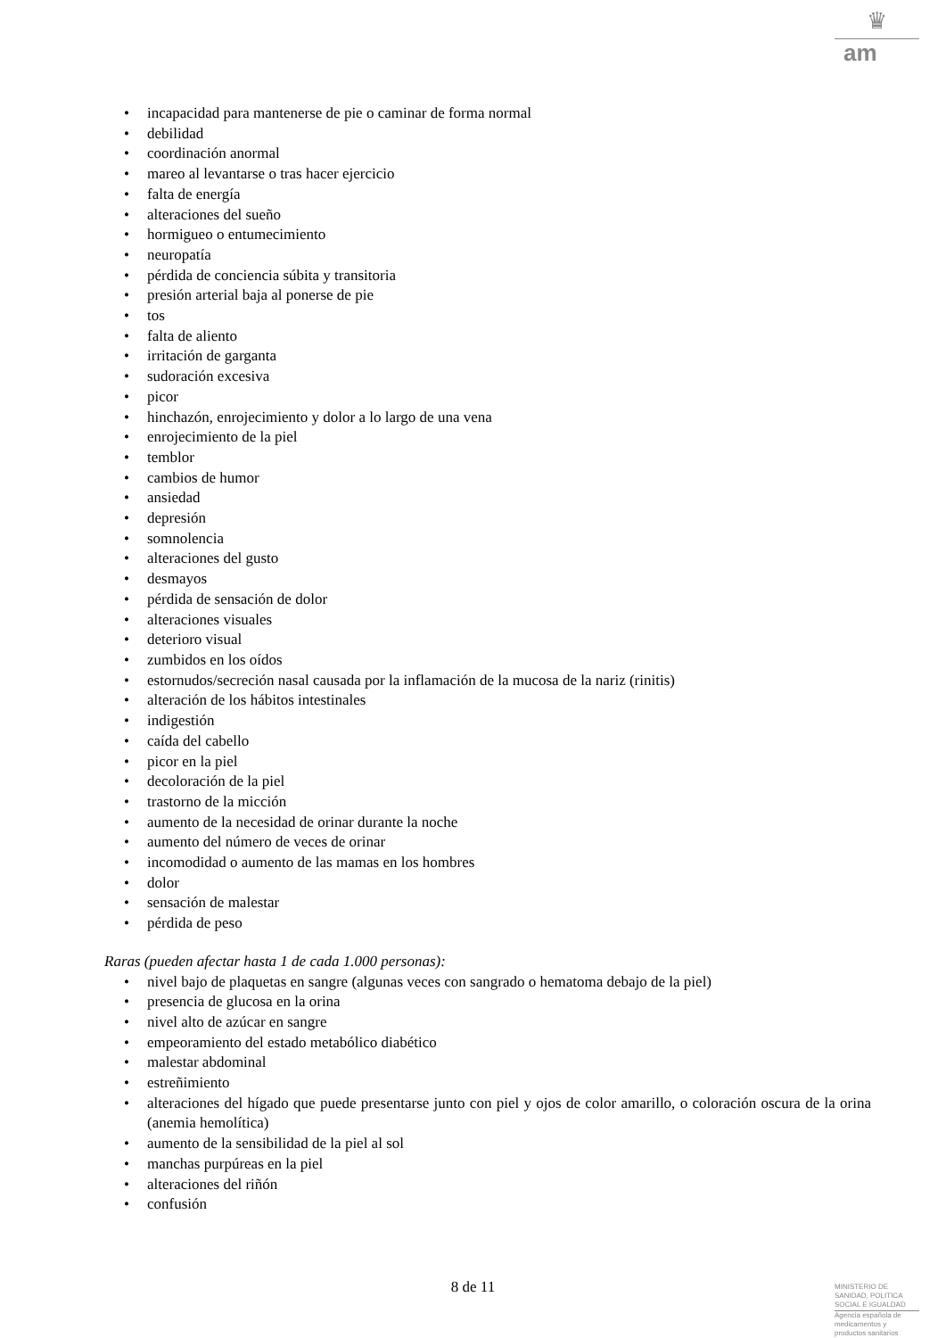♛
am
• incapacidad para mantenerse de pie o caminar de forma normal
• debilidad
• coordinación anormal
• mareo al levantarse o tras hacer ejercicio
• falta de energía
• alteraciones del sueño
• hormigueo o entumecimiento
• neuropatía
• pérdida de conciencia súbita y transitoria
• presión arterial baja al ponerse de pie
• tos
• falta de aliento
• irritación de garganta
• sudoración excesiva
• picor
• hinchazón, enrojecimiento y dolor a lo largo de una vena
• enrojecimiento de la piel
• temblor
• cambios de humor
• ansiedad
• depresión
• somnolencia
• alteraciones del gusto
• desmayos
• pérdida de sensación de dolor
• alteraciones visuales
• deterioro visual
• zumbidos en los oídos
• estornudos/secreción nasal causada por la inflamación de la mucosa de la nariz (rinitis)
• alteración de los hábitos intestinales
• indigestión
• caída del cabello
• picor en la piel
• decoloración de la piel
• trastorno de la micción
• aumento de la necesidad de orinar durante la noche
• aumento del número de veces de orinar
• incomodidad o aumento de las mamas en los hombres
• dolor
• sensación de malestar
• pérdida de peso
Raras (pueden afectar hasta 1 de cada 1.000 personas):
• nivel bajo de plaquetas en sangre (algunas veces con sangrado o hematoma debajo de la piel)
• presencia de glucosa en la orina
• nivel alto de azúcar en sangre
• empeoramiento del estado metabólico diabético
• malestar abdominal
• estreñimiento
• alteraciones del hígado que puede presentarse junto con piel y ojos de color amarillo, o coloración oscura de la orina (anemia hemolítica)
• aumento de la sensibilidad de la piel al sol
• manchas purpúreas en la piel
• alteraciones del riñón
• confusión
8 de 11
MINISTERIO DE
SANIDAD, POLITICA
SOCIAL E IGUALDAD
Agencia española de
medicamentos y
productos sanitarios